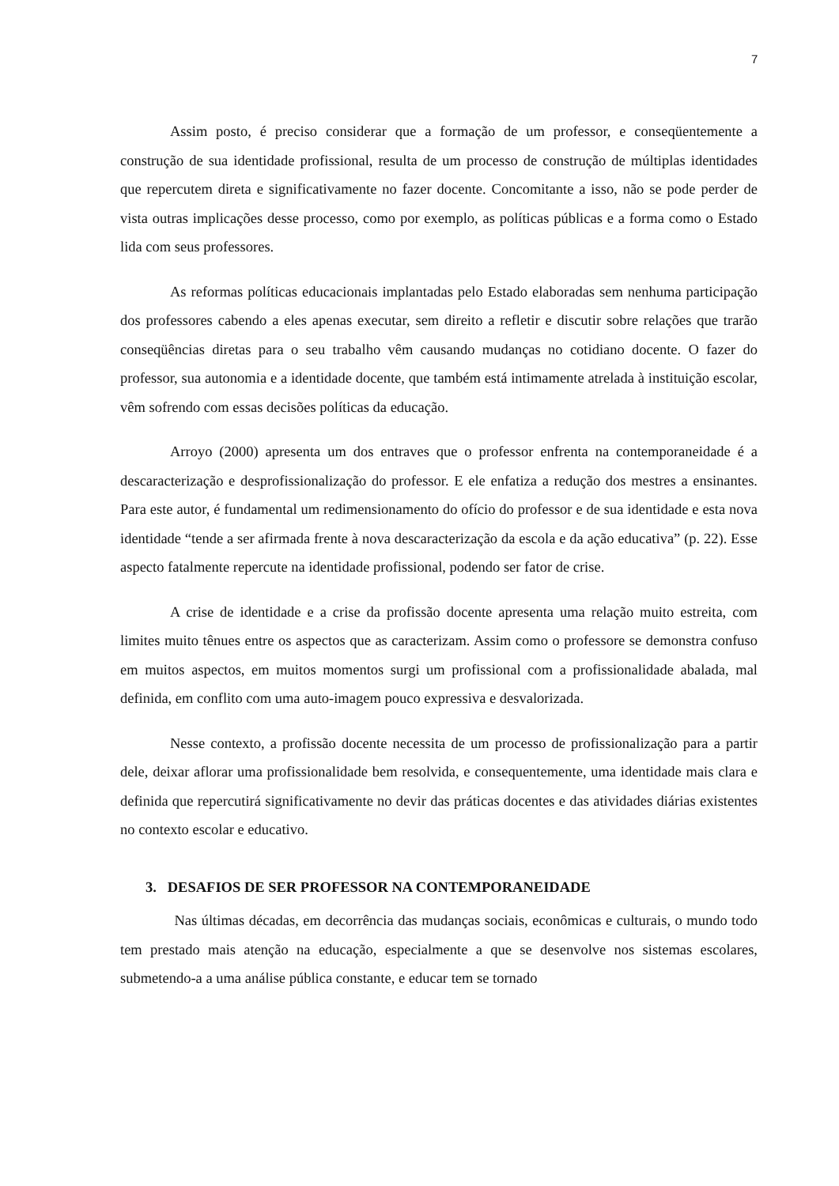7
Assim posto, é preciso considerar que a formação de um professor, e conseqüentemente a construção de sua identidade profissional, resulta de um processo de construção de múltiplas identidades que repercutem direta e significativamente no fazer docente. Concomitante a isso, não se pode perder de vista outras implicações desse processo, como por exemplo, as políticas públicas e a forma como o Estado lida com seus professores.
As reformas políticas educacionais implantadas pelo Estado elaboradas sem nenhuma participação dos professores cabendo a eles apenas executar, sem direito a refletir e discutir sobre relações que trarão conseqüências diretas para o seu trabalho vêm causando mudanças no cotidiano docente. O fazer do professor, sua autonomia e a identidade docente, que também está intimamente atrelada à instituição escolar, vêm sofrendo com essas decisões políticas da educação.
Arroyo (2000) apresenta um dos entraves que o professor enfrenta na contemporaneidade é a descaracterização e desprofissionalização do professor. E ele enfatiza a redução dos mestres a ensinantes. Para este autor, é fundamental um redimensionamento do ofício do professor e de sua identidade e esta nova identidade “tende a ser afirmada frente à nova descaracterização da escola e da ação educativa” (p. 22). Esse aspecto fatalmente repercute na identidade profissional, podendo ser fator de crise.
A crise de identidade e a crise da profissão docente apresenta uma relação muito estreita, com limites muito tênues entre os aspectos que as caracterizam. Assim como o professore se demonstra confuso em muitos aspectos, em muitos momentos surgi um profissional com a profissionalidade abalada, mal definida, em conflito com uma auto-imagem pouco expressiva e desvalorizada.
Nesse contexto, a profissão docente necessita de um processo de profissionalização para a partir dele, deixar aflorar uma profissionalidade bem resolvida, e consequentemente, uma identidade mais clara e definida que repercutirá significativamente no devir das práticas docentes e das atividades diárias existentes no contexto escolar e educativo.
3. DESAFIOS DE SER PROFESSOR NA CONTEMPORANEIDADE
Nas últimas décadas, em decorrência das mudanças sociais, econômicas e culturais, o mundo todo tem prestado mais atenção na educação, especialmente a que se desenvolve nos sistemas escolares, submetendo-a a uma análise pública constante, e educar tem se tornado